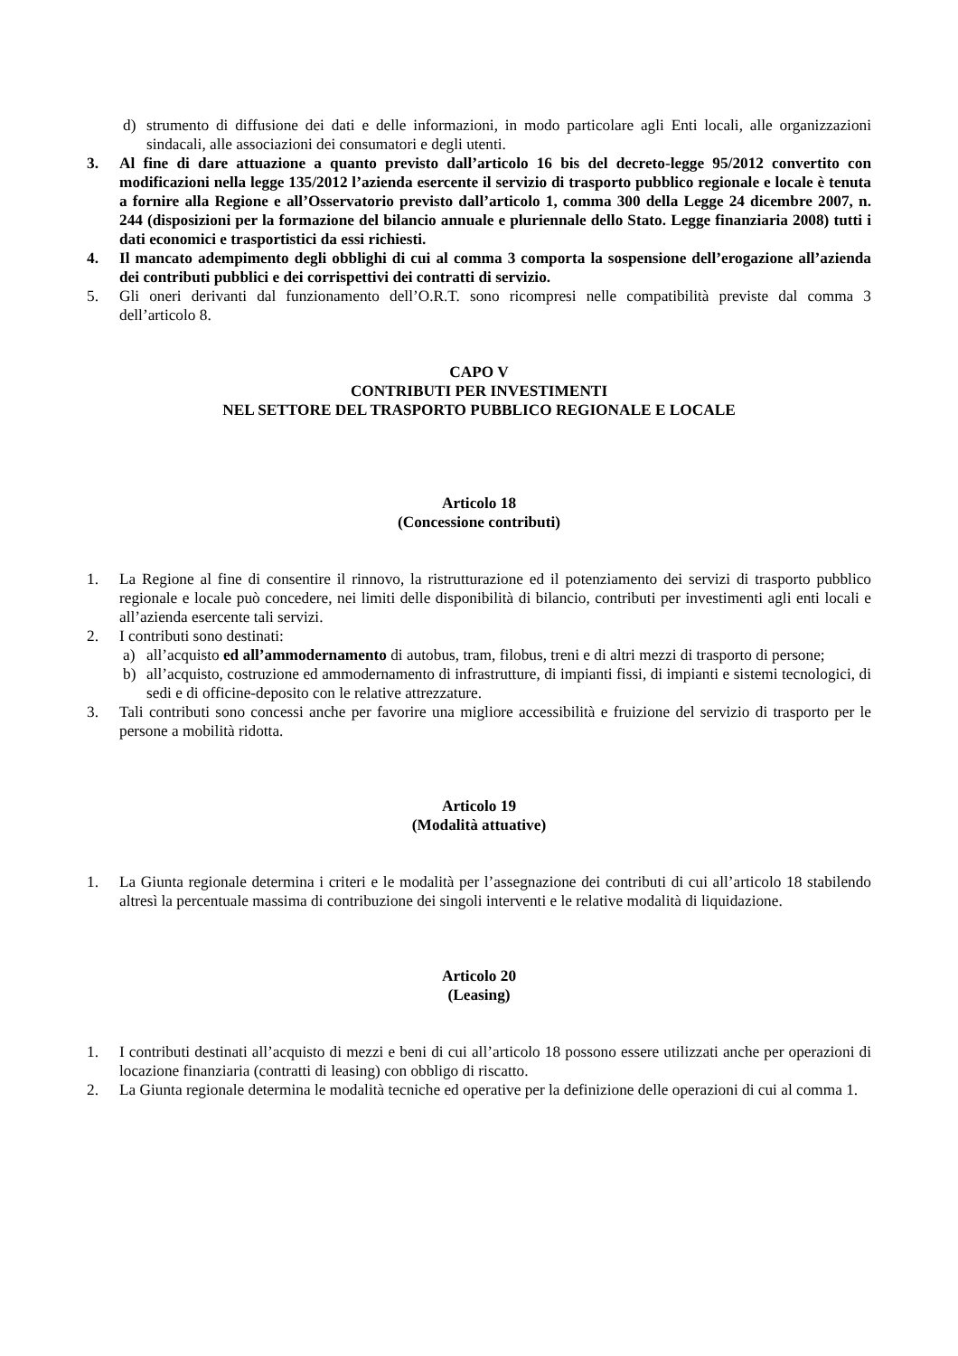d) strumento di diffusione dei dati e delle informazioni, in modo particolare agli Enti locali, alle organizzazioni sindacali, alle associazioni dei consumatori e degli utenti.
3. Al fine di dare attuazione a quanto previsto dall’articolo 16 bis del decreto-legge 95/2012 convertito con modificazioni nella legge 135/2012 l’azienda esercente il servizio di trasporto pubblico regionale e locale è tenuta a fornire alla Regione e all’Osservatorio previsto dall’articolo 1, comma 300 della Legge 24 dicembre 2007, n. 244 (disposizioni per la formazione del bilancio annuale e pluriennale dello Stato. Legge finanziaria 2008) tutti i dati economici e trasportistici da essi richiesti.
4. Il mancato adempimento degli obblighi di cui al comma 3 comporta la sospensione dell’erogazione all’azienda dei contributi pubblici e dei corrispettivi dei contratti di servizio.
5. Gli oneri derivanti dal funzionamento dell’O.R.T. sono ricompresi nelle compatibilità previste dal comma 3 dell’articolo 8.
CAPO V
CONTRIBUTI PER INVESTIMENTI
NEL SETTORE DEL TRASPORTO PUBBLICO REGIONALE E LOCALE
Articolo 18
(Concessione contributi)
1. La Regione al fine di consentire il rinnovo, la ristrutturazione ed il potenziamento dei servizi di trasporto pubblico regionale e locale può concedere, nei limiti delle disponibilità di bilancio, contributi per investimenti agli enti locali e all’azienda esercente tali servizi.
2. I contributi sono destinati:
a) all’acquisto ed all’ammodernamento di autobus, tram, filobus, treni e di altri mezzi di trasporto di persone;
b) all’acquisto, costruzione ed ammodernamento di infrastrutture, di impianti fissi, di impianti e sistemi tecnologici, di sedi e di officine-deposito con le relative attrezzature.
3. Tali contributi sono concessi anche per favorire una migliore accessibilità e fruizione del servizio di trasporto per le persone a mobilità ridotta.
Articolo 19
(Modalità attuative)
1. La Giunta regionale determina i criteri e le modalità per l’assegnazione dei contributi di cui all’articolo 18 stabilendo altresì la percentuale massima di contribuzione dei singoli interventi e le relative modalità di liquidazione.
Articolo 20
(Leasing)
1. I contributi destinati all’acquisto di mezzi e beni di cui all’articolo 18 possono essere utilizzati anche per operazioni di locazione finanziaria (contratti di leasing) con obbligo di riscatto.
2. La Giunta regionale determina le modalità tecniche ed operative per la definizione delle operazioni di cui al comma 1.